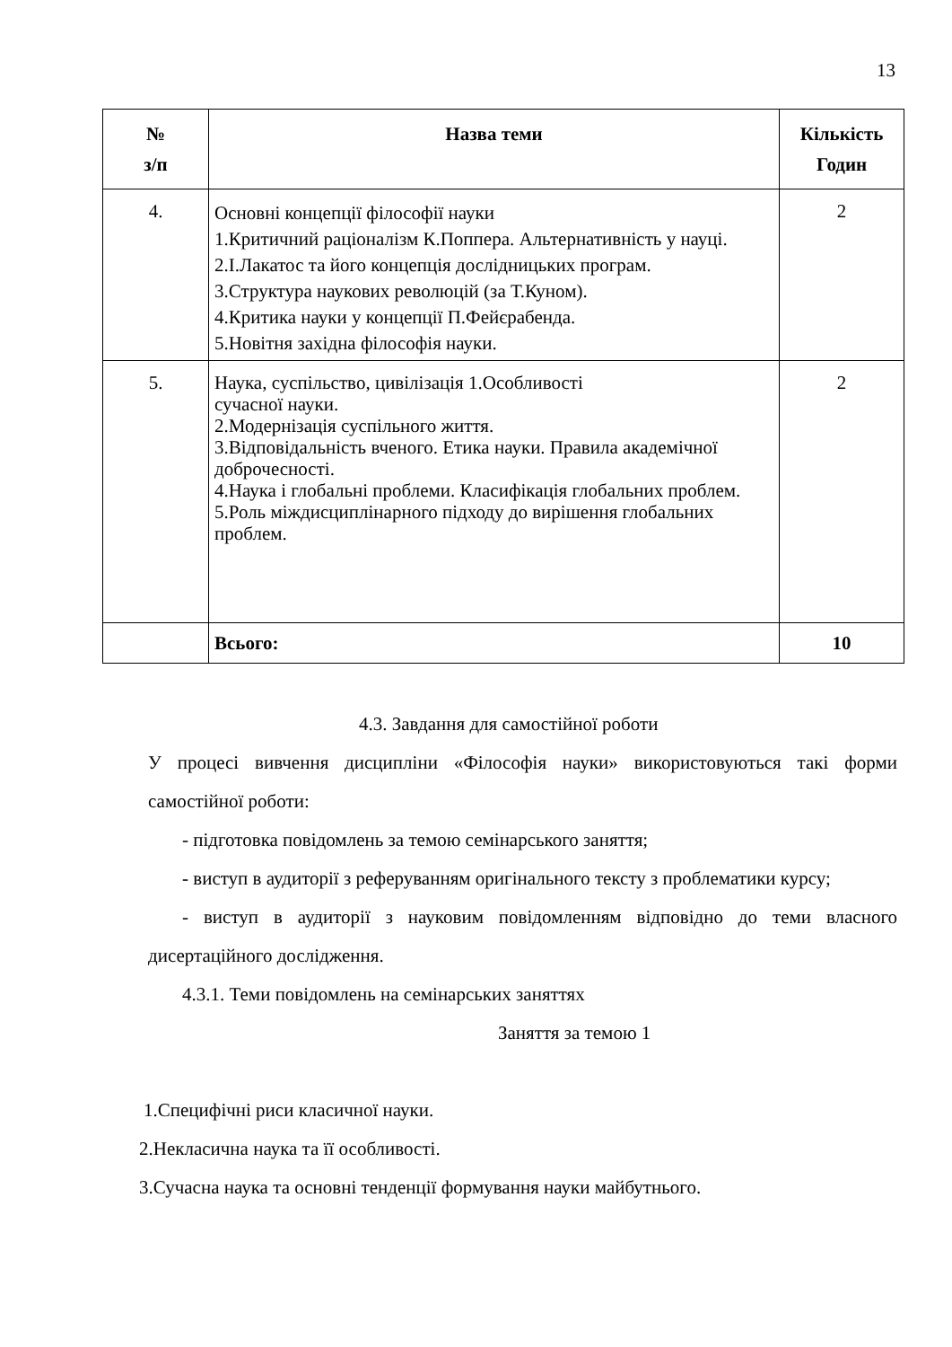13
| № з/п | Назва теми | Кількість Годин |
| --- | --- | --- |
| 4. | Основні концепції філософії науки 1.Критичний раціоналізм К.Поппера. Альтернативність у науці. 2.І.Лакатос та його концепція дослідницьких програм. 3.Структура наукових революцій (за Т.Куном). 4.Критика науки у концепції П.Фейєрабенда. 5.Новітня західна філософія науки. | 2 |
| 5. | Наука, суспільство, цивілізація 1.Особливості сучасної науки. 2.Модернізація суспільного життя. 3.Відповідальність вченого. Етика науки. Правила академічної доброчесності. 4.Наука і глобальні проблеми. Класифікація глобальних проблем. 5.Роль міждисциплінарного підходу до вирішення глобальних проблем. | 2 |
| | Всього: | 10 |
4.3. Завдання для самостійної роботи
У процесі вивчення дисципліни «Філософія науки» використовуються такі форми самостійної роботи:
- підготовка повідомлень за темою семінарського заняття;
- виступ в аудиторії з реферуванням оригінального тексту з проблематики курсу;
- виступ в аудиторії з науковим повідомленням відповідно до теми власного дисертаційного дослідження.
4.3.1. Теми повідомлень на семінарських заняттях
Заняття за темою 1
1.Специфічні риси класичної науки.
2.Некласична наука та її особливості.
3.Сучасна наука та основні тенденції формування науки майбутнього.